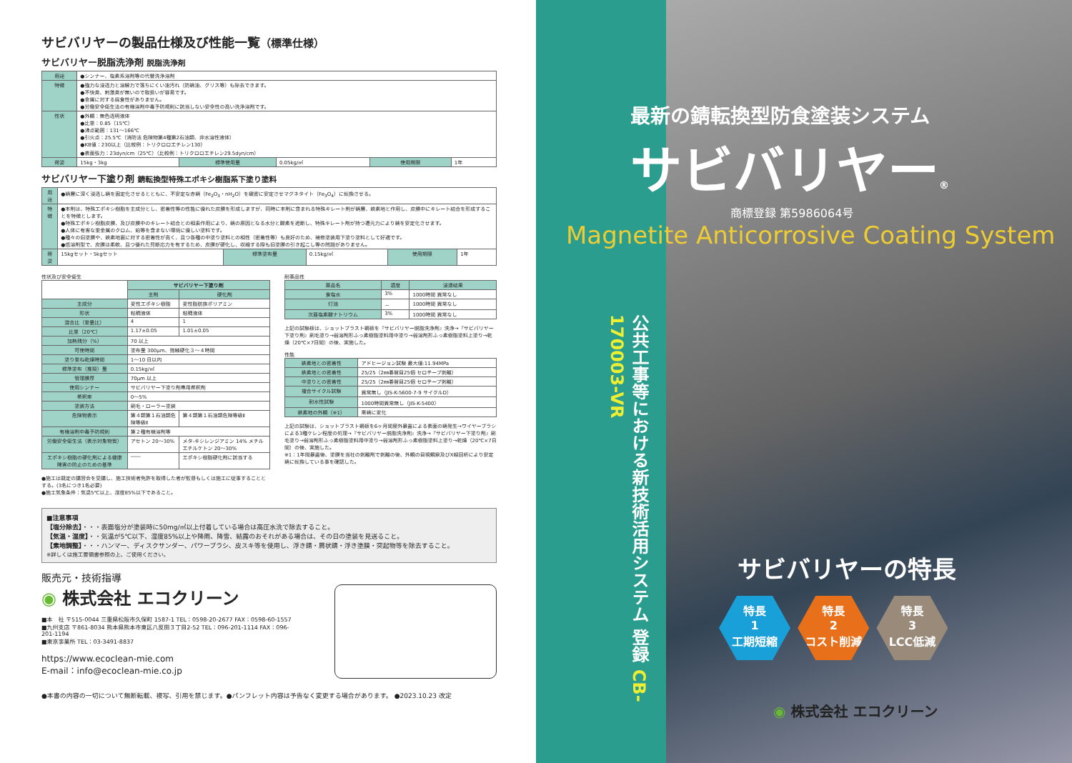サビバリヤーの製品仕様及び性能一覧（標準仕様）
サビバリヤー脱脂洗浄剤 脱脂洗浄剤
| 用途 | ●シンナー、塩素系溶剤等の代替洗浄溶剤 | | | | |
| 特徴 | ●強力な浸透力と溶解力で落ちにくい油汚れ（防錆油、グリス等）も除去できます。 ●不快臭、刺激臭が無いので取扱いが容易です。 ●金属に対する腐食性がありません。 ●労働安全衛生法の有機溶剤中毒予防規則に該当しない安全性の高い洗浄溶剤です。 | | | | |
| 性状 | ●外観：無色透明液体 ●比重：0.85（15℃） ●沸点範囲：131～166℃ ●引火点：25.5℃（消防法 危険物第4種第2石油類、非水溶性液体） ●KB値：230以上（比較例：トリクロロエチレン130） ●表面張力：23dyn/cm（25℃）（比較例：トリクロロエチレン29.5dyn/cm） | | | | |
| 荷姿 | 15kg・3kg | 標準使用量 | 0.05kg/㎡ | 使用期限 | 1年 |
サビバリヤー下塗り剤 錆転換型特殊エポキシ樹脂系下塗り塗料
| 用途 | ●錆層に深く浸透し錆を固定化させるとともに、不安定な赤錆（Fe<sub>2</sub>O<sub>3</sub>・nH<sub>2</sub>O）を緻密に安定させマグネタイト（Fe<sub>3</sub>O<sub>4</sub>）に転換させる。 | | | | |
| 特徴 | ●本剤は、特殊エポキシ樹脂を主成分とし、密着性等の性能に優れた皮膜を形成しますが、同時に本剤に含まれる特殊キレート剤が錆層、鉄素地と作用し、皮膜中にキレート結合を形成することを特徴とします。 ●特殊エポキシ樹脂皮膜、及び皮膜中のキレート結合との相乗作用により、錆の原因となる水分と酸素を遮断し、特殊キレート剤が持つ還元力により錆を安定化させます。 ●人体に有害な重金属のクロム、鉛等を含まない環境に優しい塗料です。 ●種々の旧塗膜や、鉄素地面に対する密着性が高く、且つ各種の中塗り塗料との相性（密着性等）も良好のため、補修塗装用下塗り塗料として好適です。 ●低溶剤型で、皮膜は柔軟、且つ優れた剪断応力を有するため、皮膜が硬化し、収縮する際も旧塗膜の引き起こし等の問題がありません。 | | | | |
| 荷姿 | 15kgセット・5kgセット | 標準塗布量 | 0.15kg/㎡ | 使用期限 | 1年 |
性状及び安全衛生
| | サビバリヤー下塗り剤 | |
| | 主剤 | 硬化剤 |
| 主成分 | 変性エポキシ樹脂 | 変性脂肪族ポリアミン |
| 形状 | 粘稠液体 | 粘稠液体 |
| 混合比（重量比） | 4 | 1 |
| 比重（20℃） | 1.17±0.05 | 1.01±0.05 |
| 加熱残分（%） | 70 以上 | |
| 可使時間 | 塗布量 300μm、指触硬化３～４時間 | |
| 塗り重ね乾燥時間 | 1～10 日以内 | |
| 標準塗布（推奨）量 | 0.15kg/㎡ | |
| 管理膜厚 | 70μm 以上 | |
| 使用シンナー | サビバリヤー下塗り剤専用希釈剤 | |
| 希釈率 | 0～5% | |
| 塗装方法 | 刷毛・ローラー塗装 | |
| 危険物表示 | 第４類第１石油類危険等級Ⅱ | 第４類第１石油類危険等級Ⅱ |
| 有機溶剤中毒予防規則 | 第２種有機溶剤等 | |
| 労働安全衛生法（表示対象物質） | アセトン 20～30% | メタ-キシレンジアミン 14% メチルエチルケトン 20～30% |
| エポキシ樹脂の硬化剤による健康障害の防止のための基準 | ―― | エポキシ樹脂硬化剤に該当する |
●施工は既定の講習会を受講し、施工技術者免許を取得した者が監督もしくは施工に従事することとする。(3名につき1名必要)
●施工気象条件：気温5℃以上、湿度85%以下であること。
耐薬品性
| 薬品名 | 濃度 | 浸漬結果 |
| --- | --- | --- |
| 食塩水 | 3% | 1000時間 異常なし |
| 灯油 | － | 1000時間 異常なし |
| 次亜塩素酸ナトリウム | 3% | 1000時間 異常なし |
上記の試験板は、ショットブラスト鋼板を『サビバリヤー脱脂洗浄剤』洗浄→『サビバリヤー下塗り剤』刷毛塗り→弱溶剤形ふっ素樹脂塗料用中塗り→弱溶剤形ふっ素樹脂塗料上塗り→乾燥（20℃×7日間）の後、実施した。
性能
| 鉄素地との密着性 | アドヒージョン試験 最大値:11.94MPa |
| 鉄素地との密着性 | 25/25（2㎜碁盤目25個 セロテープ剥離） |
| 中塗りとの密着性 | 25/25（2㎜碁盤目25個 セロテープ剥離） |
| 複合サイクル試験 | 異常無し（JIS-K-5600-7-9 サイクルD） |
| 耐水性試験 | 1000時間異常無し（JIS-K-5400） |
| 鉄素地の外観（※1） | 黒錆に変化 |
上記の試験は、ショットブラスト鋼板を6ヶ月間屋外暴露による表面の錆発生→ワイヤーブラシによる3種ケレン程度の処理→『サビバリヤー脱脂洗浄剤』洗浄→『サビバリヤー下塗り剤』刷毛塗り→弱溶剤形ふっ素樹脂塗料用中塗り→弱溶剤形ふっ素樹脂塗料上塗り→乾燥（20℃×7日間）の後、実施した。
※1：1年間暴露後、塗膜を当社の剥離剤で剥離の後、外観の目視観察及びX線回析により安定錆に転換している事を確認した。
■注意事項
【塩分除去】・・・表面塩分が塗装時に50mg/㎡以上付着している場合は高圧水洗で除去すること。
【気温・湿度】・・気温が5℃以下、湿度85%以上や降雨、降雪、結露のおそれがある場合は、その日の塗装を見送ること。
【素地調整】・・・ハンマー、ディスクサンダー、パワーブラシ、皮スキ等を使用し、浮き錆・屑状錆・浮き塗膜・突起物等を除去すること。
※詳しくは施工要領書参照の上、ご使用ください。
販売元・技術指導
◉ 株式会社 エコクリーン
■本　社 〒515-0044 三重県松阪市久保町 1587-1 TEL：0598-20-2677 FAX：0598-60-1557
■九州支店 〒861-8034 熊本県熊本市東区八反田３丁目2-52 TEL：096-201-1114 FAX：096-201-1194
■東京事業所 TEL：03-3491-8837
https://www.ecoclean-mie.com
E-mail：info@ecoclean-mie.co.jp
●本書の内容の一切について無断転載、複写、引用を禁じます。●パンフレット内容は予告なく変更する場合があります。 ●2023.10.23 改定
公共工事等における新技術活用システム 登録 CB-170003-VR
最新の錆転換型防食塗装システム
サビバリヤー®
商標登録 第5986064号
Magnetite Anticorrosive Coating System
サビバリヤーの特長
特長
1
工期短縮
特長
2
コスト削減
特長
3
LCC低減
◉ 株式会社 エコクリーン